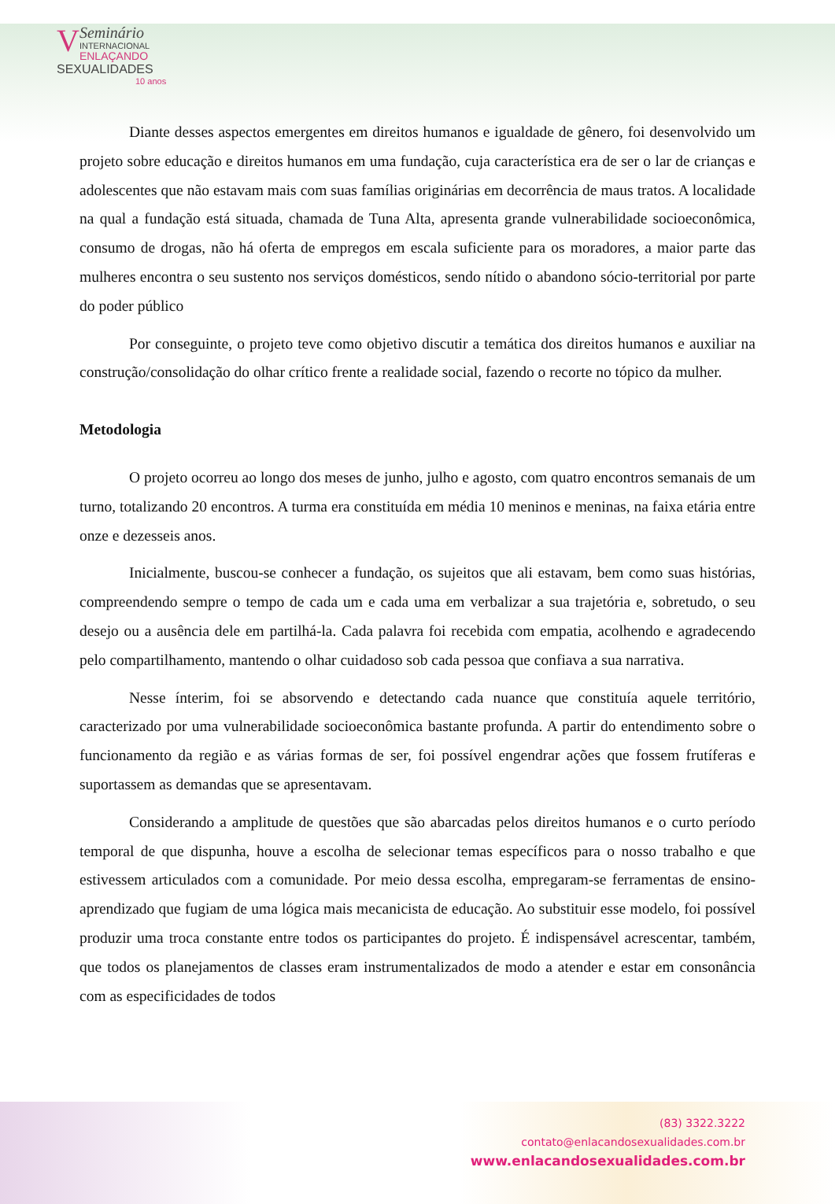V
Seminário
INTERNACIONAL
ENLAÇANDO
SEXUALIDADES
10 anos
Diante desses aspectos emergentes em direitos humanos e igualdade de gênero, foi desenvolvido um projeto sobre educação e direitos humanos em uma fundação, cuja característica era de ser o lar de crianças e adolescentes que não estavam mais com suas famílias originárias em decorrência de maus tratos. A localidade na qual a fundação está situada, chamada de Tuna Alta, apresenta grande vulnerabilidade socioeconômica, consumo de drogas, não há oferta de empregos em escala suficiente para os moradores, a maior parte das mulheres encontra o seu sustento nos serviços domésticos, sendo nítido o abandono sócio-territorial por parte do poder público
Por conseguinte, o projeto teve como objetivo discutir a temática dos direitos humanos e auxiliar na construção/consolidação do olhar crítico frente a realidade social, fazendo o recorte no tópico da mulher.
Metodologia
O projeto ocorreu ao longo dos meses de junho, julho e agosto, com quatro encontros semanais de um turno, totalizando 20 encontros. A turma era constituída em média 10 meninos e meninas, na faixa etária entre onze e dezesseis anos.
Inicialmente, buscou-se conhecer a fundação, os sujeitos que ali estavam, bem como suas histórias, compreendendo sempre o tempo de cada um e cada uma em verbalizar a sua trajetória e, sobretudo, o seu desejo ou a ausência dele em partilhá-la. Cada palavra foi recebida com empatia, acolhendo e agradecendo pelo compartilhamento, mantendo o olhar cuidadoso sob cada pessoa que confiava a sua narrativa.
Nesse ínterim, foi se absorvendo e detectando cada nuance que constituía aquele território, caracterizado por uma vulnerabilidade socioeconômica bastante profunda. A partir do entendimento sobre o funcionamento da região e as várias formas de ser, foi possível engendrar ações que fossem frutíferas e suportassem as demandas que se apresentavam.
Considerando a amplitude de questões que são abarcadas pelos direitos humanos e o curto período temporal de que dispunha, houve a escolha de selecionar temas específicos para o nosso trabalho e que estivessem articulados com a comunidade. Por meio dessa escolha, empregaram-se ferramentas de ensino-aprendizado que fugiam de uma lógica mais mecanicista de educação. Ao substituir esse modelo, foi possível produzir uma troca constante entre todos os participantes do projeto. É indispensável acrescentar, também, que todos os planejamentos de classes eram instrumentalizados de modo a atender e estar em consonância com as especificidades de todos
(83) 3322.3222
contato@enlacandosexualidades.com.br
www.enlacandosexualidades.com.br